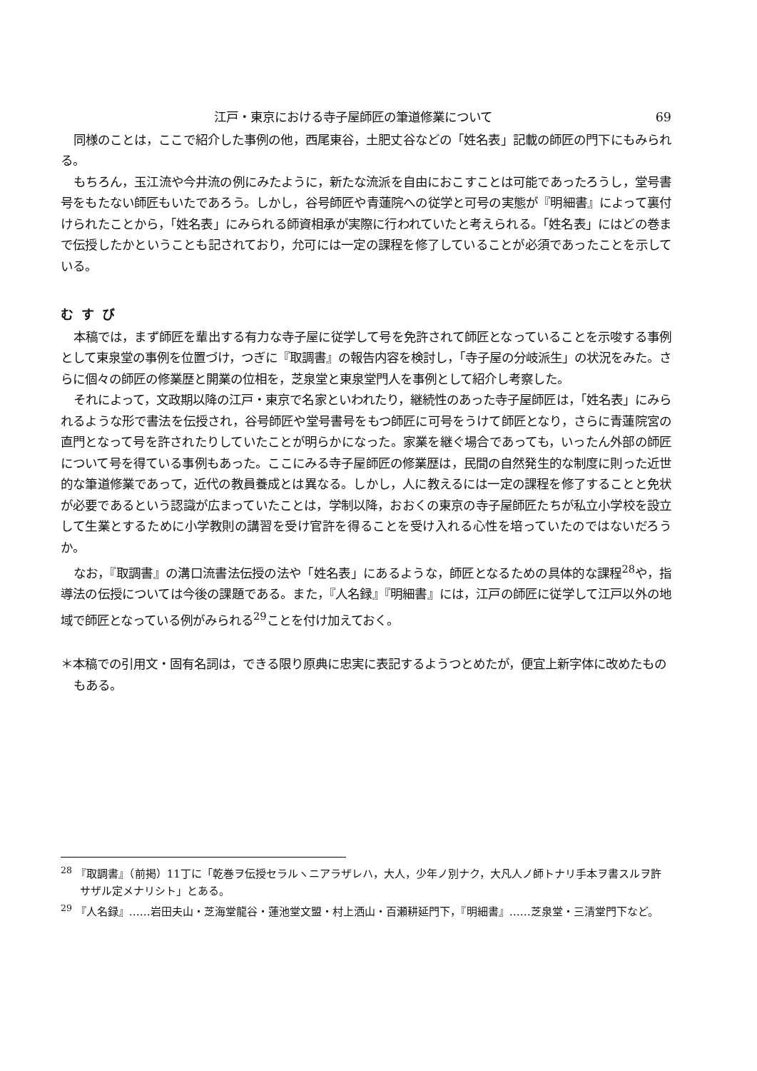江戸・東京における寺子屋師匠の筆道修業について 69
同様のことは，ここで紹介した事例の他，西尾東谷，土肥丈谷などの「姓名表」記載の師匠の門下にもみられる。
もちろん，玉江流や今井流の例にみたように，新たな流派を自由におこすことは可能であったろうし，堂号書号をもたない師匠もいたであろう。しかし，谷号師匠や青蓮院への従学と可号の実態が『明細書』によって裏付けられたことから，「姓名表」にみられる師資相承が実際に行われていたと考えられる。「姓名表」にはどの巻まで伝授したかということも記されており，允可には一定の課程を修了していることが必須であったことを示している。
むすび
本稿では，まず師匠を輩出する有力な寺子屋に従学して号を免許されて師匠となっていることを示唆する事例として東泉堂の事例を位置づけ，つぎに『取調書』の報告内容を検討し，「寺子屋の分岐派生」の状況をみた。さらに個々の師匠の修業歴と開業の位相を，芝泉堂と東泉堂門人を事例として紹介し考察した。
それによって，文政期以降の江戸・東京で名家といわれたり，継続性のあった寺子屋師匠は，「姓名表」にみられるような形で書法を伝授され，谷号師匠や堂号書号をもつ師匠に可号をうけて師匠となり，さらに青蓮院宮の直門となって号を許されたりしていたことが明らかになった。家業を継ぐ場合であっても，いったん外部の師匠について号を得ている事例もあった。ここにみる寺子屋師匠の修業歴は，民間の自然発生的な制度に則った近世的な筆道修業であって，近代の教員養成とは異なる。しかし，人に教えるには一定の課程を修了することと免状が必要であるという認識が広まっていたことは，学制以降，おおくの東京の寺子屋師匠たちが私立小学校を設立して生業とするために小学教則の講習を受け官許を得ることを受け入れる心性を培っていたのではないだろうか。
なお，『取調書』の溝口流書法伝授の法や「姓名表」にあるような，師匠となるための具体的な課程<sup>28</sup>や，指導法の伝授については今後の課題である。また，『人名録』『明細書』には，江戸の師匠に従学して江戸以外の地域で師匠となっている例がみられる<sup>29</sup>ことを付け加えておく。
＊本稿での引用文・固有名詞は，できる限り原典に忠実に表記するようつとめたが，便宜上新字体に改めたものもある。
<sup>28</sup> 『取調書』（前掲）11丁に「乾巻ヲ伝授セラルヽニアラザレハ，大人，少年ノ別ナク，大凡人ノ師トナリ手本ヲ書スルヲ許サザル定メナリシト」とある。
<sup>29</sup> 『人名録』……岩田夫山・芝海堂龍谷・蓮池堂文盟・村上洒山・百瀬耕延門下，『明細書』……芝泉堂・三清堂門下など。